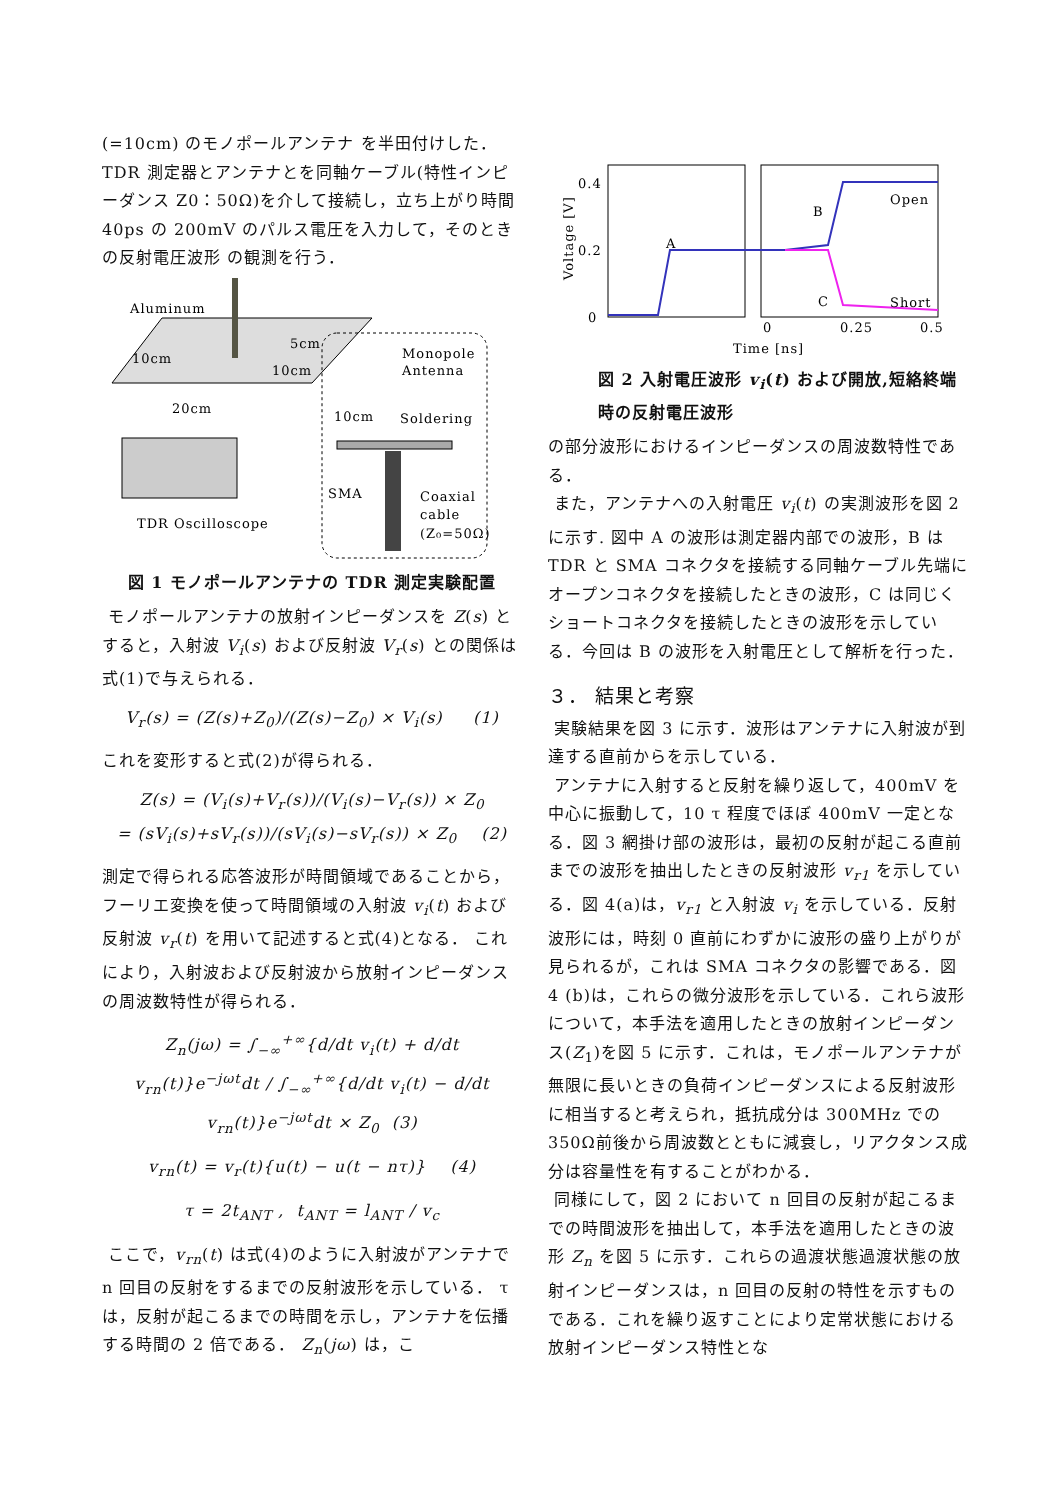(=10cm) のモノポールアンテナ を半田付けした． TDR 測定器とアンテナとを同軸ケーブル(特性インピーダンス Z0：50Ω)を介して接続し，立ち上がり時間 40ps の 200mV のパルス電圧を入力して，そのときの反射電圧波形 の観測を行う．
Aluminum
10cm
5cm
10cm
20cm
TDR Oscilloscope
Monopole
Antenna
10cm
Soldering
SMA
Coaxial
cable
(Z₀=50Ω)
図 1 モノポールアンテナの TDR 測定実験配置
モノポールアンテナの放射インピーダンスを Z(s) とすると，入射波 V<sub>i</sub>(s) および反射波 V<sub>r</sub>(s) との関係は式(1)で与えられる．
V<sub>r</sub>(s) = (Z(s)+Z<sub>0</sub>)/(Z(s)−Z<sub>0</sub>) × V<sub>i</sub>(s) (1)
これを変形すると式(2)が得られる．
Z(s) = (V<sub>i</sub>(s)+V<sub>r</sub>(s))/(V<sub>i</sub>(s)−V<sub>r</sub>(s)) × Z<sub>0</sub>
= (sV<sub>i</sub>(s)+sV<sub>r</sub>(s))/(sV<sub>i</sub>(s)−sV<sub>r</sub>(s)) × Z<sub>0</sub> (2)
測定で得られる応答波形が時間領域であることから，フーリエ変換を使って時間領域の入射波 v<sub>i</sub>(t) および反射波 v<sub>r</sub>(t) を用いて記述すると式(4)となる． これにより，入射波および反射波から放射インピーダンスの周波数特性が得られる．
Z<sub>n</sub>(jω) = ∫<sub>−∞</sub><sup>+∞</sup>{d/dt v<sub>i</sub>(t) + d/dt v<sub>rn</sub>(t)}e<sup>−jωt</sup>dt / ∫<sub>−∞</sub><sup>+∞</sup>{d/dt v<sub>i</sub>(t) − d/dt v<sub>rn</sub>(t)}e<sup>−jωt</sup>dt × Z<sub>0</sub> (3)
v<sub>rn</sub>(t) = v<sub>r</sub>(t){u(t) − u(t − nτ)} (4)
τ = 2t<sub>ANT</sub> , t<sub>ANT</sub> = l<sub>ANT</sub> / v<sub>c</sub>
ここで，v<sub>rn</sub>(t) は式(4)のように入射波がアンテナで n 回目の反射をするまでの反射波形を示している． τは，反射が起こるまでの時間を示し，アンテナを伝播する時間の 2 倍である． Z<sub>n</sub>(jω) は，こ
0.4
0.2
0
Voltage [V]
A
B
C
Open
Short
0
0.25
0.5
Time [ns]
図 2 入射電圧波形 v<sub>i</sub>(t) および開放,短絡終端時の反射電圧波形
の部分波形におけるインピーダンスの周波数特性である．
また，アンテナへの入射電圧 v<sub>i</sub>(t) の実測波形を図 2 に示す. 図中 A の波形は測定器内部での波形，B は TDR と SMA コネクタを接続する同軸ケーブル先端にオープンコネクタを接続したときの波形，C は同じくショートコネクタを接続したときの波形を示している．今回は B の波形を入射電圧として解析を行った．
３． 結果と考察
実験結果を図 3 に示す．波形はアンテナに入射波が到達する直前からを示している．
アンテナに入射すると反射を繰り返して，400mV を中心に振動して，10 τ 程度でほぼ 400mV 一定となる．図 3 網掛け部の波形は，最初の反射が起こる直前までの波形を抽出したときの反射波形 v<sub>r1</sub> を示している．図 4(a)は，v<sub>r1</sub> と入射波 v<sub>i</sub> を示している．反射波形には，時刻 0 直前にわずかに波形の盛り上がりが見られるが，これは SMA コネクタの影響である．図 4 (b)は，これらの微分波形を示している．これら波形について，本手法を適用したときの放射インピーダンス(Z<sub>1</sub>)を図 5 に示す．これは，モノポールアンテナが無限に長いときの負荷インピーダンスによる反射波形に相当すると考えられ，抵抗成分は 300MHz での 350Ω前後から周波数とともに減衰し，リアクタンス成分は容量性を有することがわかる．
同様にして，図 2 において n 回目の反射が起こるまでの時間波形を抽出して，本手法を適用したときの波形 Z<sub>n</sub> を図 5 に示す．これらの過渡状態過渡状態の放射インピーダンスは，n 回目の反射の特性を示すものである．これを繰り返すことにより定常状態における放射インピーダンス特性とな